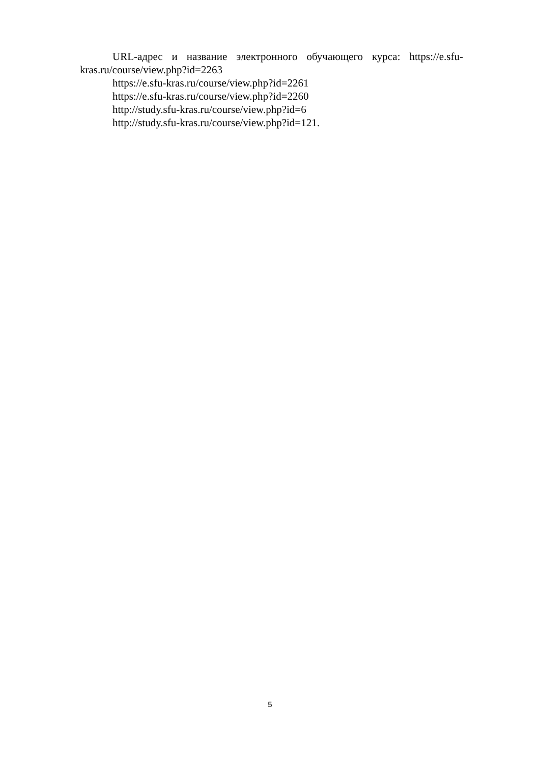URL-адрес и название электронного обучающего курса: https://e.sfu-kras.ru/course/view.php?id=2263
https://e.sfu-kras.ru/course/view.php?id=2261
https://e.sfu-kras.ru/course/view.php?id=2260
http://study.sfu-kras.ru/course/view.php?id=6
http://study.sfu-kras.ru/course/view.php?id=121.
5